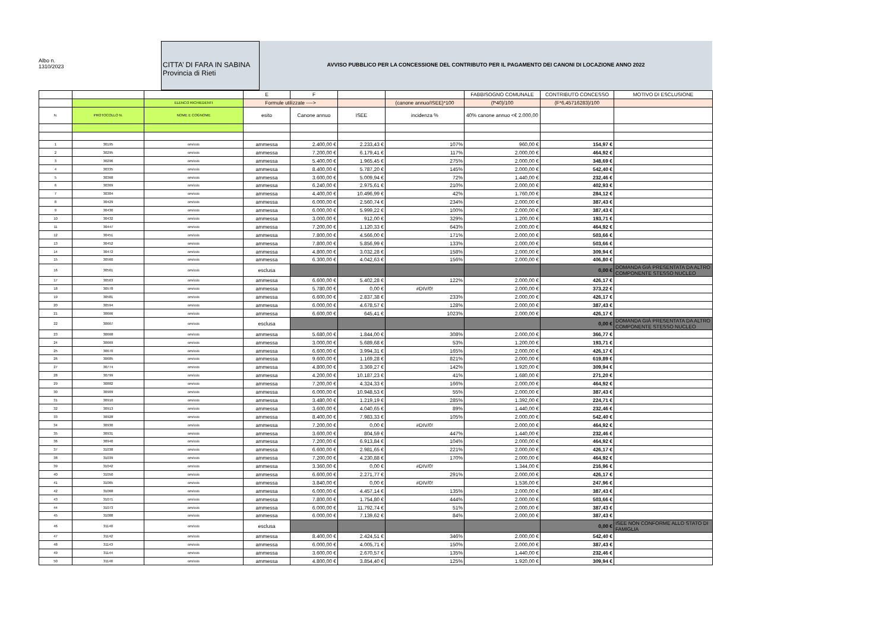Albo n.
1310/2023
CITTA’ DI FARA IN SABINA
Provincia di Rieti
AVVISO PUBBLICO PER LA CONCESSIONE DEL CONTRIBUTO PER IL PAGAMENTO DEI CANONI DI LOCAZIONE ANNO 2022
| | | | E | F | | | FABBISOGNO COMUNALE | CONTRIBUTO CONCESSO | MOTIVO DI ESCLUSIONE |
| --- | --- | --- | --- | --- | --- | --- | --- | --- | --- |
| | | ELENCO RICHIEDENTI | Formule utilizzate ----> | | | (canone annuo/ISEE)*100 | (f*40)/100 | (F*6,45716283)/100 | |
| N. | PROTOCOLLO N. | NOME E COGNOME | esito | Canone annuo | ISEE | incidenza % | 40% canone annuo <€ 2.000,00 | | |
| 1 | 30195 | omissis | ammessa | 2.400,00 € | 2.233,43 € | 107% | 960,00 € | 154,97 € | |
| 2 | 30295 | omissis | ammessa | 7.200,00 € | 6.179,41 € | 117% | 2.000,00 € | 464,92 € | |
| 3 | 30296 | omissis | ammessa | 5.400,00 € | 1.965,45 € | 275% | 2.000,00 € | 348,69 € | |
| 4 | 30335 | omissis | ammessa | 8.400,00 € | 5.787,20 € | 145% | 2.000,00 € | 542,40 € | |
| 5 | 30368 | omissis | ammessa | 3.600,00 € | 5.009,94 € | 72% | 1.440,00 € | 232,46 € | |
| 6 | 30369 | omissis | ammessa | 6.240,00 € | 2.975,61 € | 210% | 2.000,00 € | 402,93 € | |
| 7 | 30384 | omissis | ammessa | 4.400,00 € | 10.496,99 € | 42% | 1.760,00 € | 284,12 € | |
| 8 | 30429 | omissis | ammessa | 6.000,00 € | 2.560,74 € | 234% | 2.000,00 € | 387,43 € | |
| 9 | 30430 | omissis | ammessa | 6.000,00 € | 5.999,22 € | 100% | 2.000,00 € | 387,43 € | |
| 10 | 30432 | omissis | ammessa | 3.000,00 € | 912,00 € | 329% | 1.200,00 € | 193,71 € | |
| 11 | 30447 | omissis | ammessa | 7.200,00 € | 1.120,33 € | 643% | 2.000,00 € | 464,92 € | |
| 12 | 30451 | omissis | ammessa | 7.800,00 € | 4.566,00 € | 171% | 2.000,00 € | 503,66 € | |
| 13 | 30452 | omissis | ammessa | 7.800,00 € | 5.856,99 € | 133% | 2.000,00 € | 503,66 € | |
| 14 | 30472 | omissis | ammessa | 4.800,00 € | 3.032,28 € | 158% | 2.000,00 € | 309,94 € | |
| 15 | 30560 | omissis | ammessa | 6.300,00 € | 4.042,63 € | 156% | 2.000,00 € | 406,80 € | |
| 16 | 30561 | omissis | esclusa | | | | | 0,00 € | DOMANDA GIÁ PRESENTATA DA ALTRO COMPONENTE STESSO NUCLEO |
| 17 | 30563 | omissis | ammessa | 6.600,00 € | 5.402,28 € | 122% | 2.000,00 € | 426,17 € | |
| 18 | 30578 | omissis | ammessa | 5.780,00 € | 0,00 € | #DIV/0! | 2.000,00 € | 373,22 € | |
| 19 | 30581 | omissis | ammessa | 6.600,00 € | 2.837,38 € | 233% | 2.000,00 € | 426,17 € | |
| 20 | 30594 | omissis | ammessa | 6.000,00 € | 4.678,57 € | 128% | 2.000,00 € | 387,43 € | |
| 21 | 30666 | omissis | ammessa | 6.600,00 € | 645,41 € | 1023% | 2.000,00 € | 426,17 € | |
| 22 | 30667 | omissis | esclusa | | | | | 0,00 € | DOMANDA GIÁ PRESENTATA DA ALTRO COMPONENTE STESSO NUCLEO |
| 23 | 30668 | omissis | ammessa | 5.680,00 € | 1.844,00 € | 308% | 2.000,00 € | 366,77 € | |
| 24 | 30669 | omissis | ammessa | 3.000,00 € | 5.689,68 € | 53% | 1.200,00 € | 193,71 € | |
| 25 | 30670 | omissis | ammessa | 6.600,00 € | 3.994,31 € | 165% | 2.000,00 € | 426,17 € | |
| 26 | 30685 | omissis | ammessa | 9.600,00 € | 1.169,28 € | 821% | 2.000,00 € | 619,89 € | |
| 27 | 30774 | omissis | ammessa | 4.800,00 € | 3.369,27 € | 142% | 1.920,00 € | 309,94 € | |
| 28 | 30799 | omissis | ammessa | 4.200,00 € | 10.187,23 € | 41% | 1.680,00 € | 271,20 € | |
| 29 | 30882 | omissis | ammessa | 7.200,00 € | 4.324,33 € | 166% | 2.000,00 € | 464,92 € | |
| 30 | 30909 | omissis | ammessa | 6.000,00 € | 10.948,53 € | 55% | 2.000,00 € | 387,43 € | |
| 31 | 30910 | omissis | ammessa | 3.480,00 € | 1.219,19 € | 285% | 1.392,00 € | 224,71 € | |
| 32 | 30913 | omissis | ammessa | 3.600,00 € | 4.040,65 € | 89% | 1.440,00 € | 232,46 € | |
| 33 | 30928 | omissis | ammessa | 8.400,00 € | 7.983,33 € | 105% | 2.000,00 € | 542,40 € | |
| 34 | 30930 | omissis | ammessa | 7.200,00 € | 0,00 € | #DIV/0! | 2.000,00 € | 464,92 € | |
| 35 | 30931 | omissis | ammessa | 3.600,00 € | 804,59 € | 447% | 1.440,00 € | 232,46 € | |
| 36 | 30940 | omissis | ammessa | 7.200,00 € | 6.913,84 € | 104% | 2.000,00 € | 464,92 € | |
| 37 | 31038 | omissis | ammessa | 6.600,00 € | 2.981,65 € | 221% | 2.000,00 € | 426,17 € | |
| 38 | 31039 | omissis | ammessa | 7.200,00 € | 4.230,88 € | 170% | 2.000,00 € | 464,92 € | |
| 39 | 31042 | omissis | ammessa | 3.360,00 € | 0,00 € | #DIV/0! | 1.344,00 € | 216,96 € | |
| 40 | 31050 | omissis | ammessa | 6.600,00 € | 2.271,77 € | 291% | 2.000,00 € | 426,17 € | |
| 41 | 31065 | omissis | ammessa | 3.840,00 € | 0,00 € | #DIV/0! | 1.536,00 € | 247,96 € | |
| 42 | 31068 | omissis | ammessa | 6.000,00 € | 4.457,14 € | 135% | 2.000,00 € | 387,43 € | |
| 43 | 31071 | omissis | ammessa | 7.800,00 € | 1.754,80 € | 444% | 2.000,00 € | 503,66 € | |
| 44 | 31073 | omissis | ammessa | 6.000,00 € | 11.792,74 € | 51% | 2.000,00 € | 387,43 € | |
| 45 | 31088 | omissis | ammessa | 6.000,00 € | 7.139,62 € | 84% | 2.000,00 € | 387,43 € | |
| 46 | 31140 | omissis | esclusa | | | | | 0,00 € | ISEE NON CONFORME ALLO STATO DI FAMIGLIA |
| 47 | 31142 | omissis | ammessa | 8.400,00 € | 2.424,51 € | 346% | 2.000,00 € | 542,40 € | |
| 48 | 31143 | omissis | ammessa | 6.000,00 € | 4.005,71 € | 150% | 2.000,00 € | 387,43 € | |
| 49 | 31144 | omissis | ammessa | 3.600,00 € | 2.670,57 € | 135% | 1.440,00 € | 232,46 € | |
| 50 | 31146 | omissis | ammessa | 4.800,00 € | 3.854,40 € | 125% | 1.920,00 € | 309,94 € | |